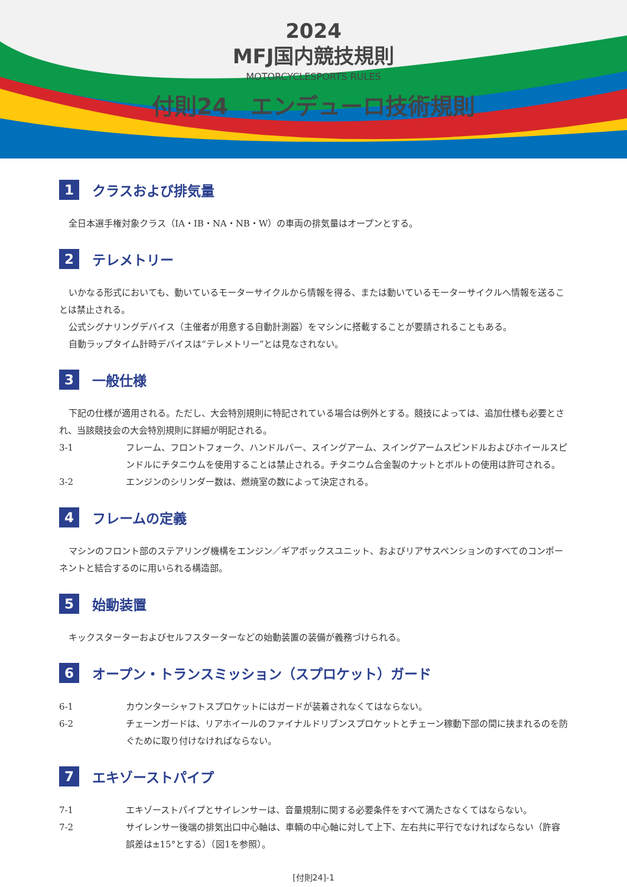2024
MFJ国内競技規則
MOTORCYCLESPORTS RULES
付則24　エンデューロ技術規則
1 クラスおよび排気量
全日本選手権対象クラス（IA・IB・NA・NB・W）の車両の排気量はオープンとする。
2 テレメトリー
いかなる形式においても、動いているモーターサイクルから情報を得る、または動いているモーターサイクルへ情報を送ることは禁止される。
公式シグナリングデバイス（主催者が用意する自動計測器）をマシンに搭載することが要請されることもある。
自動ラップタイム計時デバイスは“テレメトリー”とは見なされない。
3 一般仕様
下記の仕様が適用される。ただし、大会特別規則に特記されている場合は例外とする。競技によっては、追加仕様も必要とされ、当該競技会の大会特別規則に詳細が明記される。
3-1 フレーム、フロントフォーク、ハンドルバー、スイングアーム、スイングアームスピンドルおよびホイールスピンドルにチタニウムを使用することは禁止される。チタニウム合金製のナットとボルトの使用は許可される。
3-2 エンジンのシリンダー数は、燃焼室の数によって決定される。
4 フレームの定義
マシンのフロント部のステアリング機構をエンジン／ギアボックスユニット、およびリアサスペンションのすべてのコンポーネントと結合するのに用いられる構造部。
5 始動装置
キックスターターおよびセルフスターターなどの始動装置の装備が義務づけられる。
6 オープン・トランスミッション（スプロケット）ガード
6-1 カウンターシャフトスプロケットにはガードが装着されなくてはならない。
6-2 チェーンガードは、リアホイールのファイナルドリブンスプロケットとチェーン稼動下部の間に挟まれるのを防ぐために取り付けなければならない。
7 エキゾーストパイプ
7-1 エキゾーストパイプとサイレンサーは、音量規制に関する必要条件をすべて満たさなくてはならない。
7-2 サイレンサー後端の排気出口中心軸は、車輌の中心軸に対して上下、左右共に平行でなければならない（許容誤差は±15°とする）（図1を参照）。
[付則24]-1